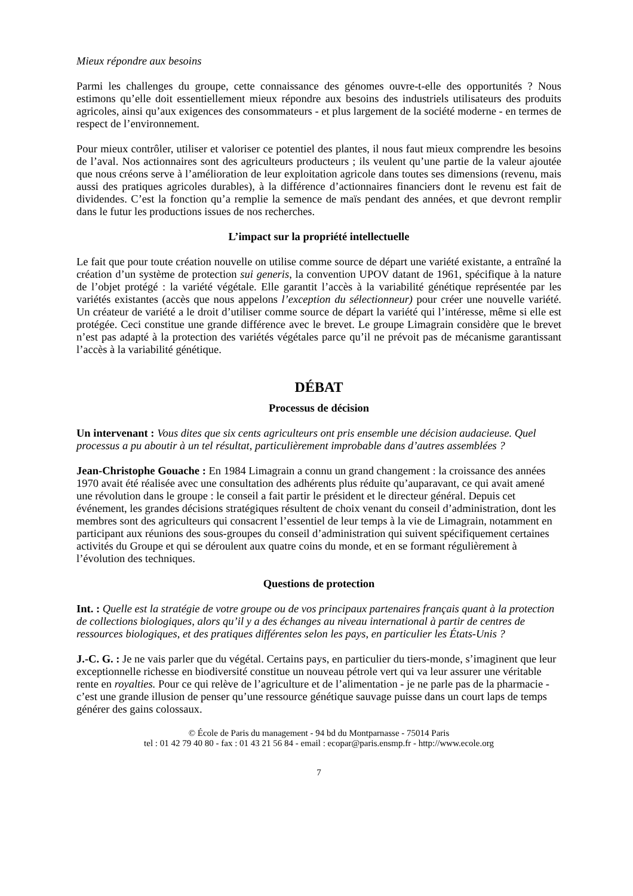Mieux répondre aux besoins
Parmi les challenges du groupe, cette connaissance des génomes ouvre-t-elle des opportunités ? Nous estimons qu’elle doit essentiellement mieux répondre aux besoins des industriels utilisateurs des produits agricoles, ainsi qu’aux exigences des consommateurs - et plus largement de la société moderne - en termes de respect de l’environnement.
Pour mieux contrôler, utiliser et valoriser ce potentiel des plantes, il nous faut mieux comprendre les besoins de l’aval. Nos actionnaires sont des agriculteurs producteurs ; ils veulent qu’une partie de la valeur ajoutée que nous créons serve à l’amélioration de leur exploitation agricole dans toutes ses dimensions (revenu, mais aussi des pratiques agricoles durables), à la différence d’actionnaires financiers dont le revenu est fait de dividendes. C’est la fonction qu’a remplie la semence de maïs pendant des années, et que devront remplir dans le futur les productions issues de nos recherches.
L’impact sur la propriété intellectuelle
Le fait que pour toute création nouvelle on utilise comme source de départ une variété existante, a entraîné la création d’un système de protection sui generis, la convention UPOV datant de 1961, spécifique à la nature de l’objet protégé : la variété végétale. Elle garantit l’accès à la variabilité génétique représentée par les variétés existantes (accès que nous appelons l’exception du sélectionneur) pour créer une nouvelle variété. Un créateur de variété a le droit d’utiliser comme source de départ la variété qui l’intéresse, même si elle est protégée. Ceci constitue une grande différence avec le brevet. Le groupe Limagrain considère que le brevet n’est pas adapté à la protection des variétés végétales parce qu’il ne prévoit pas de mécanisme garantissant l’accès à la variabilité génétique.
DÉBAT
Processus de décision
Un intervenant : Vous dites que six cents agriculteurs ont pris ensemble une décision audacieuse. Quel processus a pu aboutir à un tel résultat, particulièrement improbable dans d’autres assemblées ?
Jean-Christophe Gouache : En 1984 Limagrain a connu un grand changement : la croissance des années 1970 avait été réalisée avec une consultation des adhérents plus réduite qu’auparavant, ce qui avait amené une révolution dans le groupe : le conseil a fait partir le président et le directeur général. Depuis cet événement, les grandes décisions stratégiques résultent de choix venant du conseil d’administration, dont les membres sont des agriculteurs qui consacrent l’essentiel de leur temps à la vie de Limagrain, notamment en participant aux réunions des sous-groupes du conseil d’administration qui suivent spécifiquement certaines activités du Groupe et qui se déroulent aux quatre coins du monde, et en se formant régulièrement à l’évolution des techniques.
Questions de protection
Int. : Quelle est la stratégie de votre groupe ou de vos principaux partenaires français quant à la protection de collections biologiques, alors qu’il y a des échanges au niveau international à partir de centres de ressources biologiques, et des pratiques différentes selon les pays, en particulier les États-Unis ?
J.-C. G. : Je ne vais parler que du végétal. Certains pays, en particulier du tiers-monde, s’imaginent que leur exceptionnelle richesse en biodiversité constitue un nouveau pétrole vert qui va leur assurer une véritable rente en royalties. Pour ce qui relève de l’agriculture et de l’alimentation - je ne parle pas de la pharmacie - c’est une grande illusion de penser qu’une ressource génétique sauvage puisse dans un court laps de temps générer des gains colossaux.
© École de Paris du management - 94 bd du Montparnasse - 75014 Paris
tel : 01 42 79 40 80 - fax : 01 43 21 56 84 - email : ecopar@paris.ensmp.fr - http://www.ecole.org
7